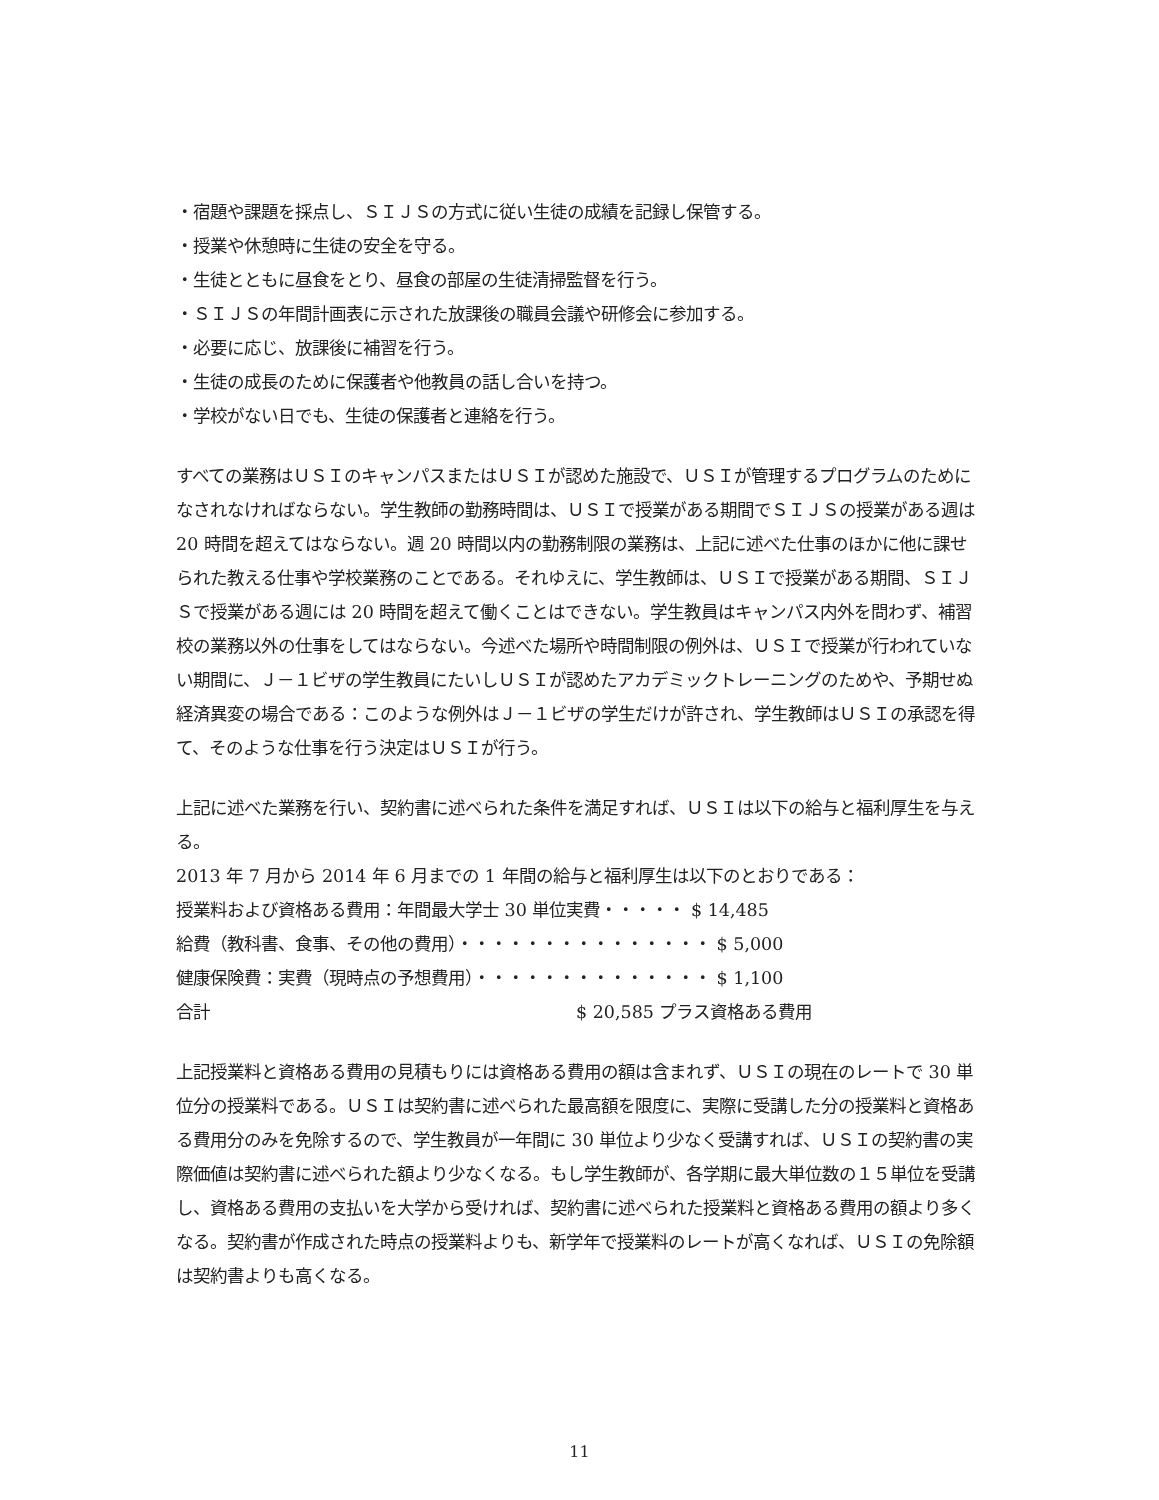・宿題や課題を採点し、ＳＩＪＳの方式に従い生徒の成績を記録し保管する。
・授業や休憩時に生徒の安全を守る。
・生徒とともに昼食をとり、昼食の部屋の生徒清掃監督を行う。
・ＳＩＪＳの年間計画表に示された放課後の職員会議や研修会に参加する。
・必要に応じ、放課後に補習を行う。
・生徒の成長のために保護者や他教員の話し合いを持つ。
・学校がない日でも、生徒の保護者と連絡を行う。
すべての業務はＵＳＩのキャンパスまたはＵＳＩが認めた施設で、ＵＳＩが管理するプログラムのためになされなければならない。学生教師の勤務時間は、ＵＳＩで授業がある期間でＳＩＪＳの授業がある週は 20 時間を超えてはならない。週 20 時間以内の勤務制限の業務は、上記に述べた仕事のほかに他に課せられた教える仕事や学校業務のことである。それゆえに、学生教師は、ＵＳＩで授業がある期間、ＳＩＪＳで授業がある週には 20 時間を超えて働くことはできない。学生教員はキャンパス内外を問わず、補習校の業務以外の仕事をしてはならない。今述べた場所や時間制限の例外は、ＵＳＩで授業が行われていない期間に、Ｊ－１ビザの学生教員にたいしＵＳＩが認めたアカデミックトレーニングのためや、予期せぬ経済異変の場合である：このような例外はＪ－１ビザの学生だけが許され、学生教師はＵＳＩの承認を得て、そのような仕事を行う決定はＵＳＩが行う。
上記に述べた業務を行い、契約書に述べられた条件を満足すれば、ＵＳＩは以下の給与と福利厚生を与える。
2013 年 7 月から 2014 年 6 月までの 1 年間の給与と福利厚生は以下のとおりである：
授業料および資格ある費用：年間最大学士 30 単位実費・・・・・ $ 14,485
給費（教科書、食事、その他の費用）・・・・・・・・・・・・・・・ $ 5,000
健康保険費：実費（現時点の予想費用）・・・・・・・・・・・・・・ $ 1,100
合計 $ 20,585 プラス資格ある費用
上記授業料と資格ある費用の見積もりには資格ある費用の額は含まれず、ＵＳＩの現在のレートで 30 単位分の授業料である。ＵＳＩは契約書に述べられた最高額を限度に、実際に受講した分の授業料と資格ある費用分のみを免除するので、学生教員が一年間に 30 単位より少なく受講すれば、ＵＳＩの契約書の実際価値は契約書に述べられた額より少なくなる。もし学生教師が、各学期に最大単位数の１５単位を受講し、資格ある費用の支払いを大学から受ければ、契約書に述べられた授業料と資格ある費用の額より多くなる。契約書が作成された時点の授業料よりも、新学年で授業料のレートが高くなれば、ＵＳＩの免除額は契約書よりも高くなる。
11